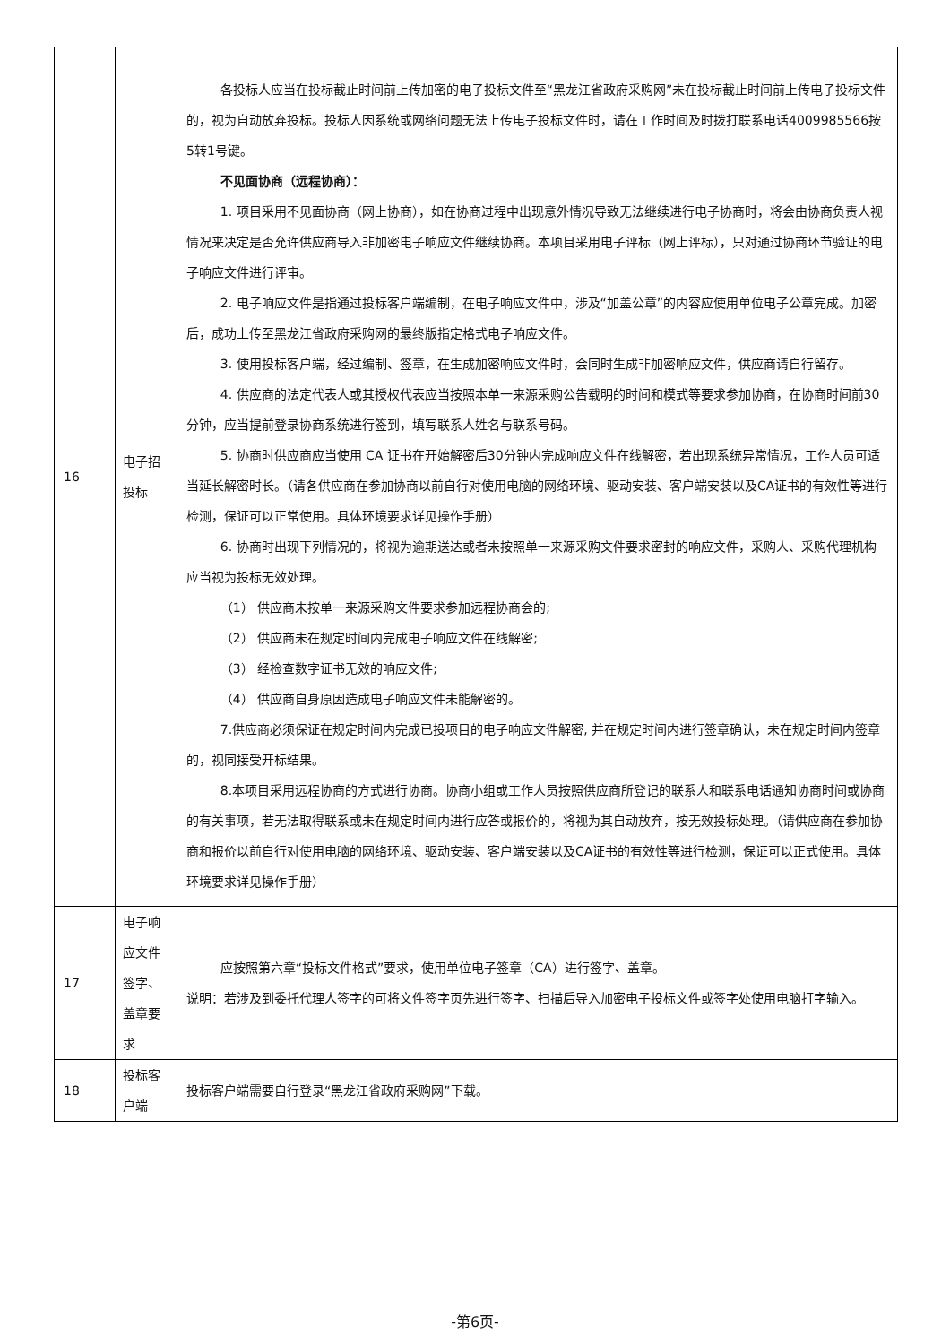| 16 | 电子招投标 | 各投标人应当在投标截止时间前上传加密的电子投标文件至“黑龙江省政府采购网”未在投标截止时间前上传电子投标文件的，视为自动放弃投标。投标人因系统或网络问题无法上传电子投标文件时，请在工作时间及时拨打联系电话4009985566按5转1号键。 不见面协商（远程协商）： 1. 项目采用不见面协商（网上协商），如在协商过程中出现意外情况导致无法继续进行电子协商时，将会由协商负责人视情况来决定是否允许供应商导入非加密电子响应文件继续协商。本项目采用电子评标（网上评标），只对通过协商环节验证的电子响应文件进行评审。 2. 电子响应文件是指通过投标客户端编制，在电子响应文件中，涉及“加盖公章”的内容应使用单位电子公章完成。加密后，成功上传至黑龙江省政府采购网的最终版指定格式电子响应文件。 3. 使用投标客户端，经过编制、签章，在生成加密响应文件时，会同时生成非加密响应文件，供应商请自行留存。 4. 供应商的法定代表人或其授权代表应当按照本单一来源采购公告载明的时间和模式等要求参加协商，在协商时间前30分钟，应当提前登录协商系统进行签到，填写联系人姓名与联系号码。 5. 协商时供应商应当使用 CA 证书在开始解密后30分钟内完成响应文件在线解密，若出现系统异常情况，工作人员可适当延长解密时长。（请各供应商在参加协商以前自行对使用电脑的网络环境、驱动安装、客户端安装以及CA证书的有效性等进行检测，保证可以正常使用。具体环境要求详见操作手册） 6. 协商时出现下列情况的，将视为逾期送达或者未按照单一来源采购文件要求密封的响应文件，采购人、采购代理机构应当视为投标无效处理。 （1） 供应商未按单一来源采购文件要求参加远程协商会的; （2） 供应商未在规定时间内完成电子响应文件在线解密; （3） 经检查数字证书无效的响应文件; （4） 供应商自身原因造成电子响应文件未能解密的。 7.供应商必须保证在规定时间内完成已投项目的电子响应文件解密, 并在规定时间内进行签章确认，未在规定时间内签章的，视同接受开标结果。 8.本项目采用远程协商的方式进行协商。协商小组或工作人员按照供应商所登记的联系人和联系电话通知协商时间或协商的有关事项，若无法取得联系或未在规定时间内进行应答或报价的，将视为其自动放弃，按无效投标处理。（请供应商在参加协商和报价以前自行对使用电脑的网络环境、驱动安装、客户端安装以及CA证书的有效性等进行检测，保证可以正式使用。具体环境要求详见操作手册） |
| 17 | 电子响应文件签字、盖章要求 | 应按照第六章“投标文件格式”要求，使用单位电子签章（CA）进行签字、盖章。 说明：若涉及到委托代理人签字的可将文件签字页先进行签字、扫描后导入加密电子投标文件或签字处使用电脑打字输入。 |
| 18 | 投标客户端 | 投标客户端需要自行登录“黑龙江省政府采购网”下载。 |
-第6页-